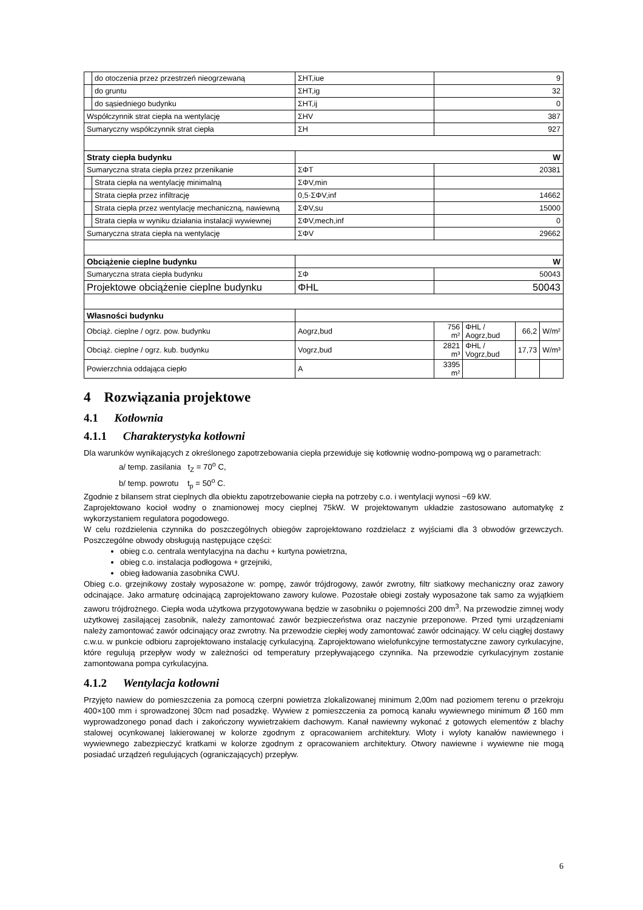| | do otoczenia przez przestrzeń nieogrzewaną | ΣHT,iue | 9 | | | |
| | do gruntu | ΣHT,ig | 32 | | | |
| | do sąsiedniego budynku | ΣHT,ij | 0 | | | |
| Współczynnik strat ciepła na wentylację | | ΣHV | 387 | | | |
| Sumaryczny współczynnik strat ciepła | | ΣH | 927 | | | |
| Straty ciepła budynku | | W | | | | |
| Sumaryczna strata ciepła przez przenikanie | | ΣΦT | 20381 | | | |
| | Strata ciepła na wentylację minimalną | ΣΦV,min | | | | |
| | Strata ciepła przez infiltrację | 0,5·ΣΦV,inf | 14662 | | | |
| | Strata ciepła przez wentylację mechaniczną, nawiewną | ΣΦV,su | 15000 | | | |
| | Strata ciepła w wyniku działania instalacji wywiewnej | ΣΦV,mech,inf | 0 | | | |
| Sumaryczna strata ciepła na wentylację | | ΣΦV | 29662 | | | |
| Obciążenie cieplne budynku | | W | | | | |
| Sumaryczna strata ciepła budynku | | ΣΦ | 50043 | | | |
| Projektowe obciążenie cieplne budynku | | ΦHL | 50043 | | | |
| Własności budynku | | | | | | |
| Obciąż. cieplne / ogrz. pow. budynku | | Aogrz,bud | 756 m² | ΦHL / Aogrz,bud | 66,2 | W/m² |
| Obciąż. cieplne / ogrz. kub. budynku | | Vogrz,bud | 2821 m³ | ΦHL / Vogrz,bud | 17,73 | W/m³ |
| Powierzchnia oddająca ciepło | | A | 3395 m² | | | |
4 Rozwiązania projektowe
4.1 Kotłownia
4.1.1 Charakterystyka kotłowni
Dla warunków wynikających z określonego zapotrzebowania ciepła przewiduje się kotłownię wodno-pompową wg o parametrach:
a/ temp. zasilania t<sub>Z</sub> = 70<sup>o</sup> C,
b/ temp. powrotu t<sub>p</sub> = 50<sup>o</sup> C.
Zgodnie z bilansem strat cieplnych dla obiektu zapotrzebowanie ciepła na potrzeby c.o. i wentylacji wynosi ~69 kW.
Zaprojektowano kocioł wodny o znamionowej mocy cieplnej 75kW. W projektowanym układzie zastosowano automatykę z wykorzystaniem regulatora pogodowego.
W celu rozdzielenia czynnika do poszczególnych obiegów zaprojektowano rozdzielacz z wyjściami dla 3 obwodów grzewczych. Poszczególne obwody obsługują następujące części:
obieg c.o. centrala wentylacyjna na dachu + kurtyna powietrzna,
obieg c.o. instalacja podłogowa + grzejniki,
obieg ładowania zasobnika CWU.
Obieg c.o. grzejnikowy zostały wyposażone w: pompę, zawór trójdrogowy, zawór zwrotny, filtr siatkowy mechaniczny oraz zawory odcinające. Jako armaturę odcinającą zaprojektowano zawory kulowe. Pozostałe obiegi zostały wyposażone tak samo za wyjątkiem zaworu trójdrożnego. Ciepła woda użytkowa przygotowywana będzie w zasobniku o pojemności 200 dm<sup>3</sup>. Na przewodzie zimnej wody użytkowej zasilającej zasobnik, należy zamontować zawór bezpieczeństwa oraz naczynie przeponowe. Przed tymi urządzeniami należy zamontować zawór odcinający oraz zwrotny. Na przewodzie ciepłej wody zamontować zawór odcinający. W celu ciągłej dostawy c.w.u. w punkcie odbioru zaprojektowano instalację cyrkulacyjną. Zaprojektowano wielofunkcyjne termostatyczne zawory cyrkulacyjne, które regulują przepływ wody w zależności od temperatury przepływającego czynnika. Na przewodzie cyrkulacyjnym zostanie zamontowana pompa cyrkulacyjna.
4.1.2 Wentylacja kotłowni
Przyjęto nawiew do pomieszczenia za pomocą czerpni powietrza zlokalizowanej minimum 2,00m nad poziomem terenu o przekroju 400×100 mm i sprowadzonej 30cm nad posadzkę. Wywiew z pomieszczenia za pomocą kanału wywiewnego minimum Ø 160 mm wyprowadzonego ponad dach i zakończony wywietrzakiem dachowym. Kanał nawiewny wykonać z gotowych elementów z blachy stalowej ocynkowanej lakierowanej w kolorze zgodnym z opracowaniem architektury. Wloty i wyloty kanałów nawiewnego i wywiewnego zabezpieczyć kratkami w kolorze zgodnym z opracowaniem architektury. Otwory nawiewne i wywiewne nie mogą posiadać urządzeń regulujących (ograniczających) przepływ.
6